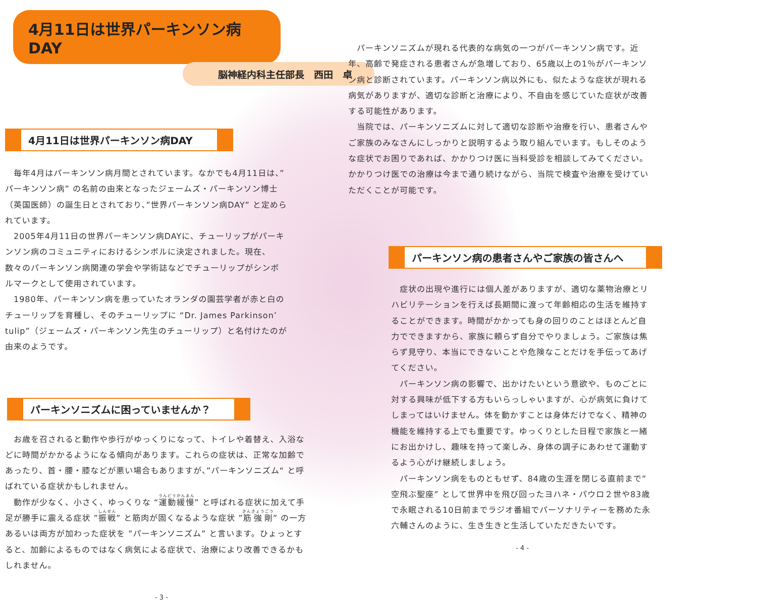4月11日は世界パーキンソン病DAY
脳神経内科主任部長　西田　卓
4月11日は世界パーキンソン病DAY
　毎年4月はパーキンソン病月間とされています。なかでも4月11日は、”パーキンソン病” の名前の由来となったジェームズ・パーキンソン博士（英国医師）の誕生日とされており、”世界パーキンソン病DAY” と定められています。
　2005年4月11日の世界パーキンソン病DAYに、チューリップがパーキンソン病のコミュニティにおけるシンボルに決定されました。現在、数々のパーキンソン病関連の学会や学術誌などでチューリップがシンボルマークとして使用されています。
　1980年、パーキンソン病を患っていたオランダの園芸学者が赤と白のチューリップを育種し、そのチューリップに “Dr. James Parkinson’ tulip”（ジェームズ・パーキンソン先生のチューリップ）と名付けたのが由来のようです。
パーキンソニズムに困っていませんか？
　お歳を召されると動作や歩行がゆっくりになって、トイレや着替え、入浴などに時間がかかるようになる傾向があります。これらの症状は、正常な加齢であったり、首・腰・膝などが悪い場合もありますが、”パーキンソニズム“ と呼ばれている症状かもしれません。
　動作が少なく、小さく、ゆっくりな “運動緩慢” と呼ばれる症状に加えて手足が勝手に震える症状 ”振戦” と筋肉が固くなるような症状 ”筋強剛” の一方あるいは両方が加わった症状を ”パーキンソニズム” と言います。ひょっとすると、加齢によるものではなく病気による症状で、治療により改善できるかもしれません。
- 3 -
　パーキンソニズムが現れる代表的な病気の一つがパーキンソン病です。近年、高齢で発症される患者さんが急増しており、65歳以上の1％がパーキンソン病と診断されています。パーキンソン病以外にも、似たような症状が現れる病気がありますが、適切な診断と治療により、不自由を感じていた症状が改善する可能性があります。
　当院では、パーキンソニズムに対して適切な診断や治療を行い、患者さんやご家族のみなさんにしっかりと説明するよう取り組んでいます。もしそのような症状でお困りであれば、かかりつけ医に当科受診を相談してみてください。かかりつけ医での治療は今まで通り続けながら、当院で検査や治療を受けていただくことが可能です。
パーキンソン病の患者さんやご家族の皆さんへ
　症状の出現や進行には個人差がありますが、適切な薬物治療とリハビリテーションを行えば長期間に渡って年齢相応の生活を維持することができます。時間がかかっても身の回りのことはほとんど自力でできますから、家族に頼らず自分でやりましょう。ご家族は焦らず見守り、本当にできないことや危険なことだけを手伝ってあげてください。
　パーキンソン病の影響で、出かけたいという意欲や、ものごとに対する興味が低下する方もいらっしゃいますが、心が病気に負けてしまってはいけません。体を動かすことは身体だけでなく、精神の機能を維持する上でも重要です。ゆっくりとした日程で家族と一緒にお出かけし、趣味を持って楽しみ、身体の調子にあわせて運動するよう心がけ継続しましょう。
　パーキンソン病をものともせず、84歳の生涯を閉じる直前まで”空飛ぶ聖座” として世界中を飛び回ったヨハネ・パウロ２世や83歳で永眠される10日前までラジオ番組でパーソナリティーを務めた永六輔さんのように、生き生きと生活していただきたいです。
- 4 -